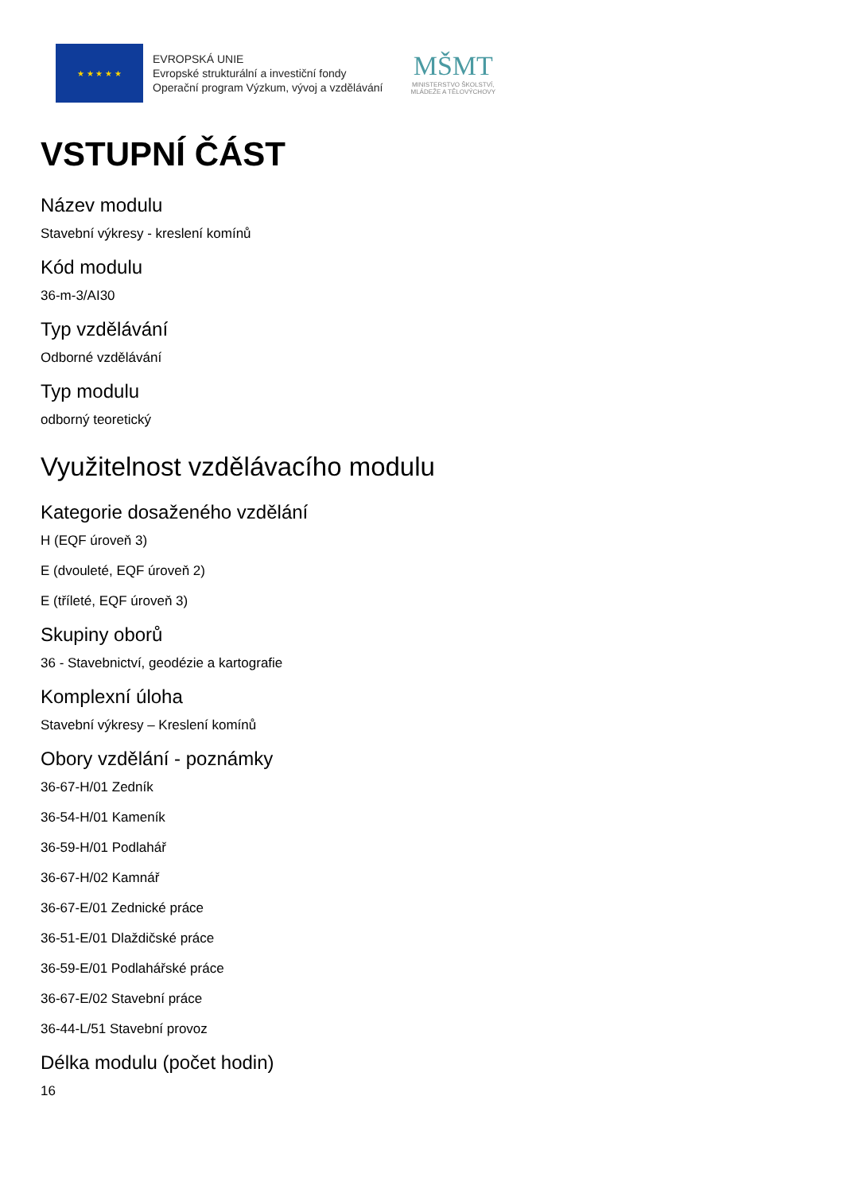★ ★ ★ ★ ★
EVROPSKÁ UNIE
Evropské strukturální a investiční fondy
Operační program Výzkum, vývoj a vzdělávání
MŠMT
MINISTERSTVO ŠKOLSTVÍ,
MLÁDEŽE A TĚLOVÝCHOVY
VSTUPNÍ ČÁST
Název modulu
Stavební výkresy - kreslení komínů
Kód modulu
36-m-3/AI30
Typ vzdělávání
Odborné vzdělávání
Typ modulu
odborný teoretický
Využitelnost vzdělávacího modulu
Kategorie dosaženého vzdělání
H (EQF úroveň 3)
E (dvouleté, EQF úroveň 2)
E (tříleté, EQF úroveň 3)
Skupiny oborů
36 - Stavebnictví, geodézie a kartografie
Komplexní úloha
Stavební výkresy – Kreslení komínů
Obory vzdělání - poznámky
36-67-H/01 Zedník
36-54-H/01 Kameník
36-59-H/01 Podlahář
36-67-H/02 Kamnář
36-67-E/01 Zednické práce
36-51-E/01 Dlaždičské práce
36-59-E/01 Podlahářské práce
36-67-E/02 Stavební práce
36-44-L/51 Stavební provoz
Délka modulu (počet hodin)
16